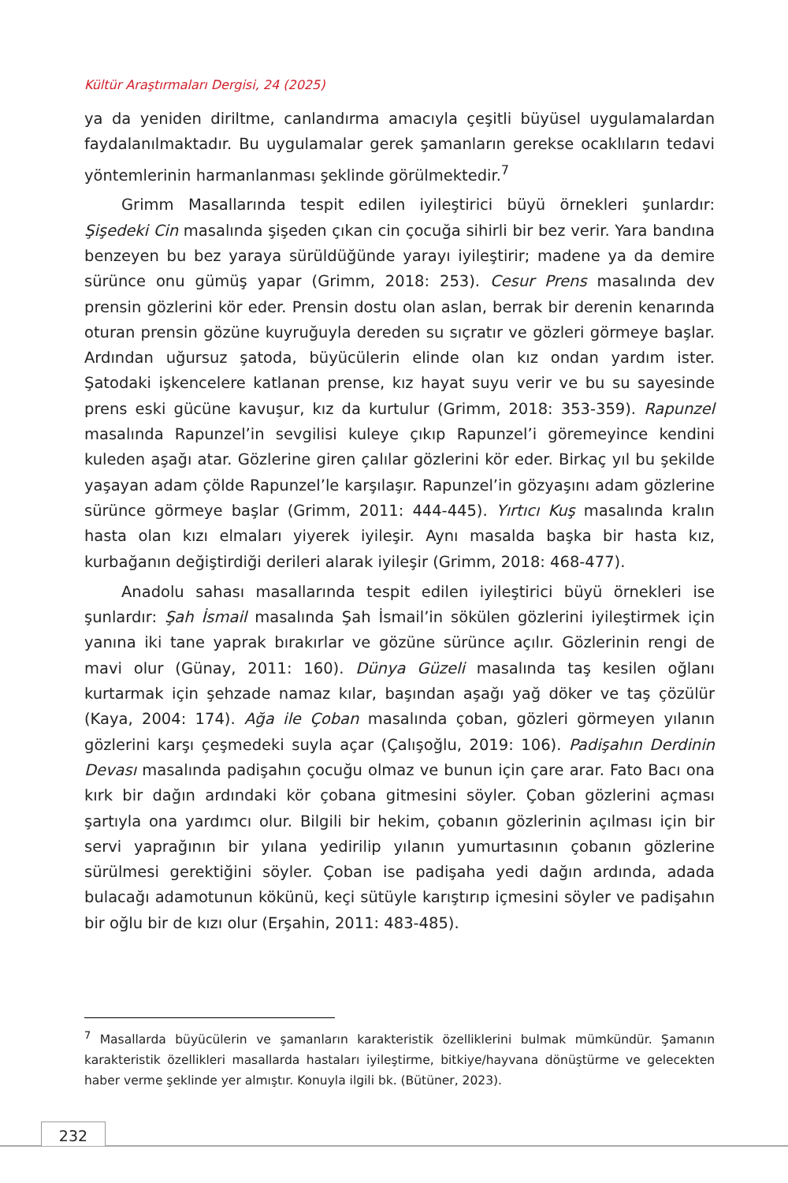Kültür Araştırmaları Dergisi, 24 (2025)
ya da yeniden diriltme, canlandırma amacıyla çeşitli büyüsel uygulamalardan faydalanılmaktadır. Bu uygulamalar gerek şamanların gerekse ocaklıların tedavi yöntemlerinin harmanlanması şeklinde görülmektedir.<sup>7</sup>
Grimm Masallarında tespit edilen iyileştirici büyü örnekleri şunlardır: Şişedeki Cin masalında şişeden çıkan cin çocuğa sihirli bir bez verir. Yara bandına benzeyen bu bez yaraya sürüldüğünde yarayı iyileştirir; madene ya da demire sürünce onu gümüş yapar (Grimm, 2018: 253). Cesur Prens masalında dev prensin gözlerini kör eder. Prensin dostu olan aslan, berrak bir derenin kenarında oturan prensin gözüne kuyruğuyla dereden su sıçratır ve gözleri görmeye başlar. Ardından uğursuz şatoda, büyücülerin elinde olan kız ondan yardım ister. Şatodaki işkencelere katlanan prense, kız hayat suyu verir ve bu su sayesinde prens eski gücüne kavuşur, kız da kurtulur (Grimm, 2018: 353-359). Rapunzel masalında Rapunzel’in sevgilisi kuleye çıkıp Rapunzel’i göremeyince kendini kuleden aşağı atar. Gözlerine giren çalılar gözlerini kör eder. Birkaç yıl bu şekilde yaşayan adam çölde Rapunzel’le karşılaşır. Rapunzel’in gözyaşını adam gözlerine sürünce görmeye başlar (Grimm, 2011: 444-445). Yırtıcı Kuş masalında kralın hasta olan kızı elmaları yiyerek iyileşir. Aynı masalda başka bir hasta kız, kurbağanın değiştirdiği derileri alarak iyileşir (Grimm, 2018: 468-477).
Anadolu sahası masallarında tespit edilen iyileştirici büyü örnekleri ise şunlardır: Şah İsmail masalında Şah İsmail’in sökülen gözlerini iyileştirmek için yanına iki tane yaprak bırakırlar ve gözüne sürünce açılır. Gözlerinin rengi de mavi olur (Günay, 2011: 160). Dünya Güzeli masalında taş kesilen oğlanı kurtarmak için şehzade namaz kılar, başından aşağı yağ döker ve taş çözülür (Kaya, 2004: 174). Ağa ile Çoban masalında çoban, gözleri görmeyen yılanın gözlerini karşı çeşmedeki suyla açar (Çalışoğlu, 2019: 106). Padişahın Derdinin Devası masalında padişahın çocuğu olmaz ve bunun için çare arar. Fato Bacı ona kırk bir dağın ardındaki kör çobana gitmesini söyler. Çoban gözlerini açması şartıyla ona yardımcı olur. Bilgili bir hekim, çobanın gözlerinin açılması için bir servi yaprağının bir yılana yedirilip yılanın yumurtasının çobanın gözlerine sürülmesi gerektiğini söyler. Çoban ise padişaha yedi dağın ardında, adada bulacağı adamotunun kökünü, keçi sütüyle karıştırıp içmesini söyler ve padişahın bir oğlu bir de kızı olur (Erşahin, 2011: 483-485).
<sup>7</sup> Masallarda büyücülerin ve şamanların karakteristik özelliklerini bulmak mümkündür. Şamanın karakteristik özellikleri masallarda hastaları iyileştirme, bitkiye/hayvana dönüştürme ve gelecekten haber verme şeklinde yer almıştır. Konuyla ilgili bk. (Bütüner, 2023).
232